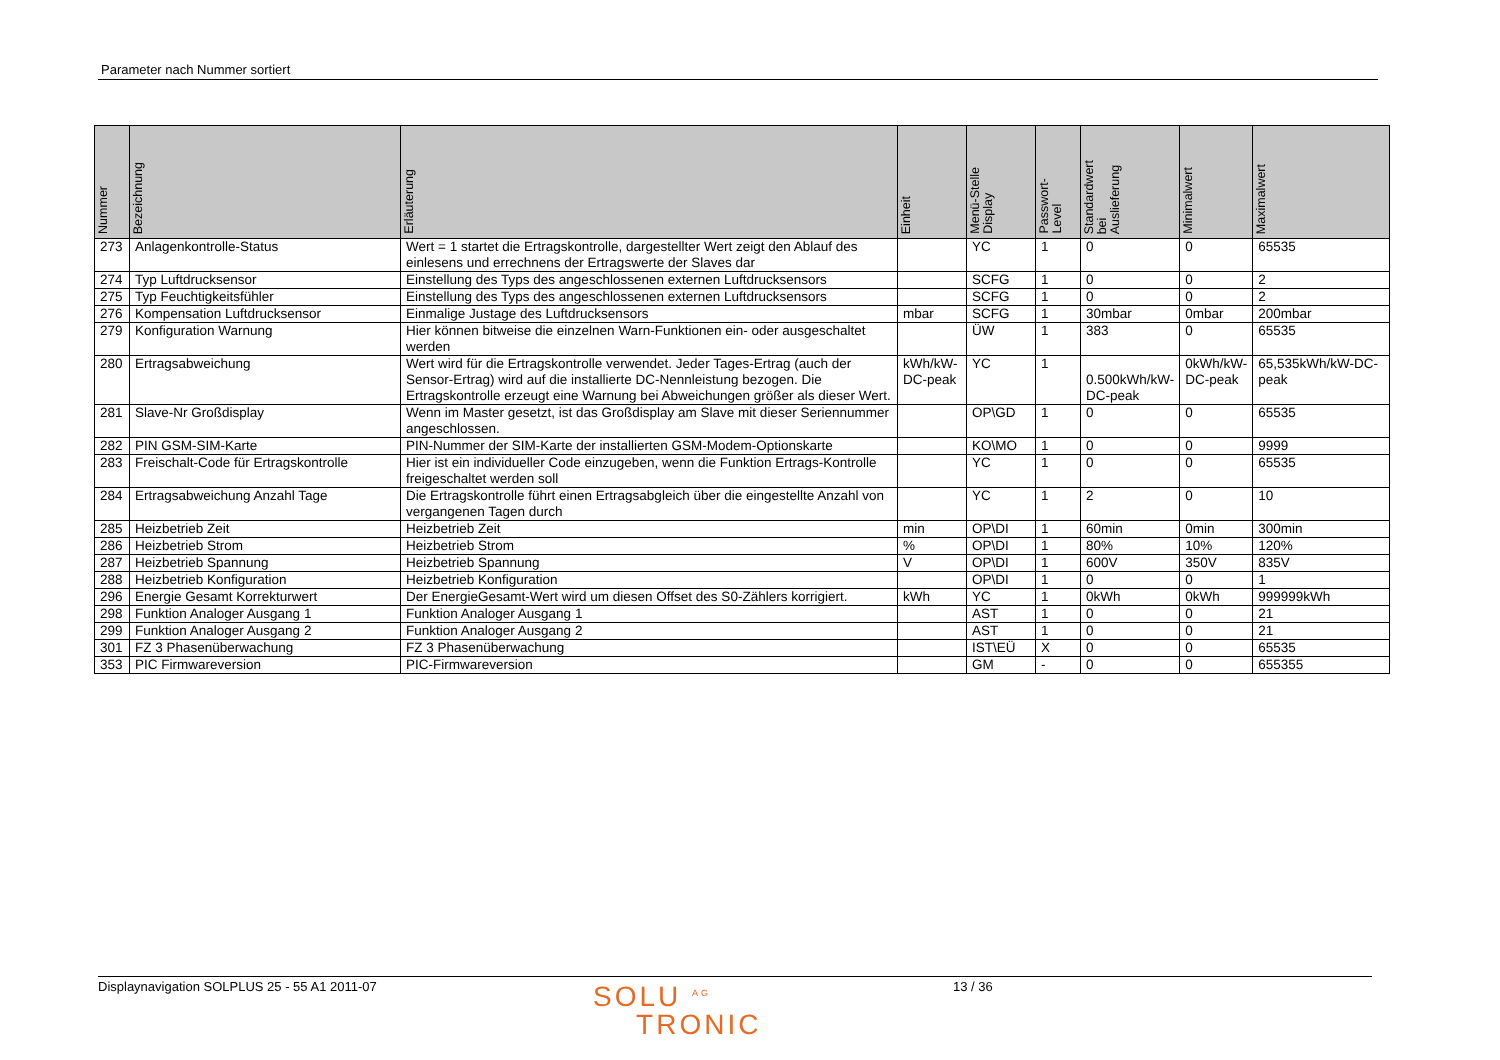Parameter nach Nummer sortiert
| Nummer | Bezeichnung | Erläuterung | Einheit | Menü-Stelle Display | Passwort- Level | Standardwert bei Auslieferung | Minimalwert | Maximalwert |
| --- | --- | --- | --- | --- | --- | --- | --- | --- |
| 273 | Anlagenkontrolle-Status | Wert = 1 startet die Ertragskontrolle, dargestellter Wert zeigt den Ablauf des einlesens und errechnens der Ertragswerte der Slaves dar | | YC | 1 | 0 | 0 | 65535 |
| 274 | Typ Luftdrucksensor | Einstellung des Typs des angeschlossenen externen Luftdrucksensors | | SCFG | 1 | 0 | 0 | 2 |
| 275 | Typ Feuchtigkeitsfühler | Einstellung des Typs des angeschlossenen externen Luftdrucksensors | | SCFG | 1 | 0 | 0 | 2 |
| 276 | Kompensation Luftdrucksensor | Einmalige Justage des Luftdrucksensors | mbar | SCFG | 1 | 30mbar | 0mbar | 200mbar |
| 279 | Konfiguration Warnung | Hier können bitweise die einzelnen Warn-Funktionen ein- oder ausgeschaltet werden | | ÜW | 1 | 383 | 0 | 65535 |
| 280 | Ertragsabweichung | Wert wird für die Ertragskontrolle verwendet. Jeder Tages-Ertrag (auch der Sensor-Ertrag) wird auf die installierte DC-Nennleistung bezogen. Die Ertragskontrolle erzeugt eine Warnung bei Abweichungen größer als dieser Wert. | kWh/kW-DC-peak | YC | 1 | 0.500kWh/kW-DC-peak | 0kWh/kW-DC-peak | 65,535kWh/kW-DC-peak |
| 281 | Slave-Nr Großdisplay | Wenn im Master gesetzt, ist das Großdisplay am Slave mit dieser Seriennummer angeschlossen. | | OP\GD | 1 | 0 | 0 | 65535 |
| 282 | PIN GSM-SIM-Karte | PIN-Nummer der SIM-Karte der installierten GSM-Modem-Optionskarte | | KO\MO | 1 | 0 | 0 | 9999 |
| 283 | Freischalt-Code für Ertragskontrolle | Hier ist ein individueller Code einzugeben, wenn die Funktion Ertrags-Kontrolle freigeschaltet werden soll | | YC | 1 | 0 | 0 | 65535 |
| 284 | Ertragsabweichung Anzahl Tage | Die Ertragskontrolle führt einen Ertragsabgleich über die eingestellte Anzahl von vergangenen Tagen durch | | YC | 1 | 2 | 0 | 10 |
| 285 | Heizbetrieb Zeit | Heizbetrieb Zeit | min | OP\DI | 1 | 60min | 0min | 300min |
| 286 | Heizbetrieb Strom | Heizbetrieb Strom | % | OP\DI | 1 | 80% | 10% | 120% |
| 287 | Heizbetrieb Spannung | Heizbetrieb Spannung | V | OP\DI | 1 | 600V | 350V | 835V |
| 288 | Heizbetrieb Konfiguration | Heizbetrieb Konfiguration | | OP\DI | 1 | 0 | 0 | 1 |
| 296 | Energie Gesamt Korrekturwert | Der EnergieGesamt-Wert wird um diesen Offset des S0-Zählers korrigiert. | kWh | YC | 1 | 0kWh | 0kWh | 999999kWh |
| 298 | Funktion Analoger Ausgang 1 | Funktion Analoger Ausgang 1 | | AST | 1 | 0 | 0 | 21 |
| 299 | Funktion Analoger Ausgang 2 | Funktion Analoger Ausgang 2 | | AST | 1 | 0 | 0 | 21 |
| 301 | FZ 3 Phasenüberwachung | FZ 3 Phasenüberwachung | | IST\EÜ | X | 0 | 0 | 65535 |
| 353 | PIC Firmwareversion | PIC-Firmwareversion | | GM | - | 0 | 0 | 655355 |
Displaynavigation SOLPLUS 25 - 55 A1 2011-07 SOLU <sup>AG</sup>
TRONIC 13 / 36